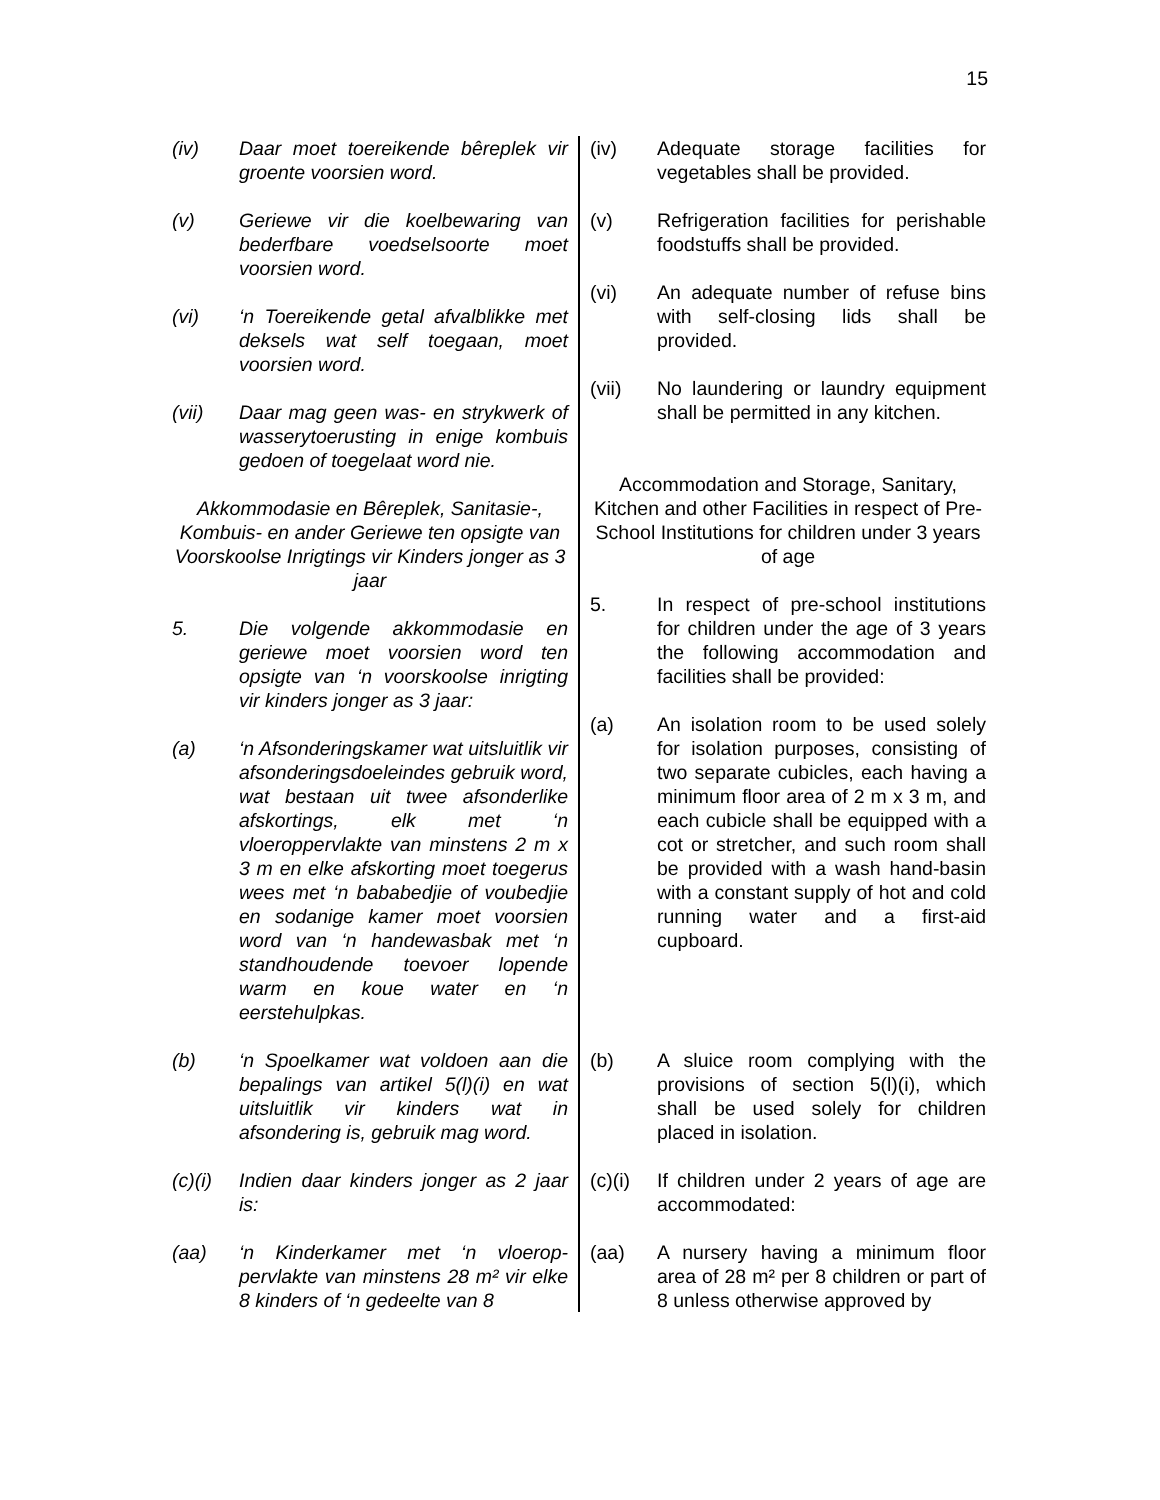15
(iv) Daar moet toereikende bêreplek vir groente voorsien word.
(v) Geriewe vir die koelbewaring van bederfbare voedselsoorte moet voorsien word.
(vi) ‘n Toereikende getal afvalblikke met deksels wat self toegaan, moet voorsien word.
(vii) Daar mag geen was- en strykwerk of wasserytoerusting in enige kombuis gedoen of toegelaat word nie.
Akkommodasie en Bêreplek, Sanitasie-, Kombuis- en ander Geriewe ten opsigte van Voorskoolse Inrigtings vir Kinders jonger as 3 jaar
5. Die volgende akkommodasie en geriewe moet voorsien word ten opsigte van ‘n voorskoolse inrigting vir kinders jonger as 3 jaar:
(a) ‘n Afsonderingskamer wat uitsluitlik vir afsonderingsdoeleindes gebruik word, wat bestaan uit twee afsonderlike afskortings, elk met ‘n vloeroppervlakte van minstens 2 m x 3 m en elke afskorting moet toegerus wees met ‘n bababedjie of voubedjie en sodanige kamer moet voorsien word van ‘n handewasbak met ‘n standhoudende toevoer lopende warm en koue water en ‘n eerstehulpkas.
(b) ‘n Spoelkamer wat voldoen aan die bepalings van artikel 5(l)(i) en wat uitsluitlik vir kinders wat in afsondering is, gebruik mag word.
(c)(i)
Indien daar kinders jonger as 2 jaar is:
(aa) ‘n Kinderkamer met ‘n vloerop-pervlakte van minstens 28 m² vir elke 8 kinders of ‘n gedeelte van 8
(iv) Adequate storage facilities for vegetables shall be provided.
(v) Refrigeration facilities for perishable foodstuffs shall be provided.
(vi) An adequate number of refuse bins with self-closing lids shall be provided.
(vii) No laundering or laundry equipment shall be permitted in any kitchen.
Accommodation and Storage, Sanitary, Kitchen and other Facilities in respect of Pre-School Institutions for children under 3 years of age
5. In respect of pre-school institutions for children under the age of 3 years the following accommodation and facilities shall be provided:
(a) An isolation room to be used solely for isolation purposes, consisting of two separate cubicles, each having a minimum floor area of 2 m x 3 m, and each cubicle shall be equipped with a cot or stretcher, and such room shall be provided with a wash hand-basin with a constant supply of hot and cold running water and a first-aid cupboard.
(b) A sluice room complying with the provisions of section 5(l)(i), which shall be used solely for children placed in isolation.
(c)(i)
If children under 2 years of age are accommodated:
(aa) A nursery having a minimum floor area of 28 m² per 8 children or part of 8 unless otherwise approved by